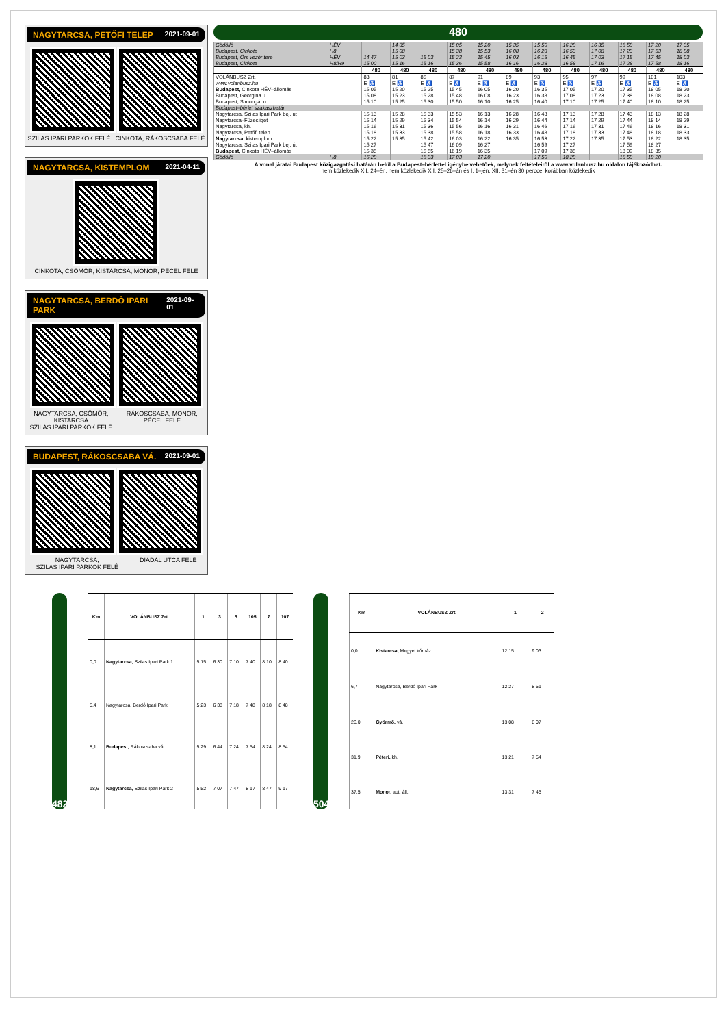NAGYTARCSA, PETŐFI TELEP 2021-09-01
SZILAS IPARI PARKOK FELÉ CINKOTA, RÁKOSCSABA FELÉ
NAGYTARCSA, KISTEMPLOM 2021-04-11
CINKOTA, CSÖMÖR, KISTARCSA, MONOR, PÉCEL FELÉ
NAGYTARCSA, BERDÓ IPARI PARK 2021-09-01
NAGYTARCSA, CSÖMÖR, KISTARCSA
SZILAS IPARI PARKOK FELÉ
RÁKOSCSABA, MONOR, PÉCEL FELÉ
BUDAPEST, RÁKOSCSABA VÁ. 2021-09-01
NAGYTARCSA,
SZILAS IPARI PARKOK FELÉ
DIADAL UTCA FELÉ
480
| Gödöllő | HÉV | | 14 35 | | 15 05 | 15 20 | 15 35 | 15 50 | 16 20 | 16 35 | 16 50 | 17 20 | 17 35 |
| Budapest, Cinkota | H8 | | 15 08 | | 15 38 | 15 53 | 16 08 | 16 23 | 16 53 | 17 08 | 17 23 | 17 53 | 18 08 |
| Budapest, Örs vezér tere | HÉV | 14 47 | 15 03 | 15 03 | 15 23 | 15 45 | 16 03 | 16 15 | 16 45 | 17 03 | 17 15 | 17 45 | 18 03 |
| Budapest, Cinkota | H8/H9 | 15 00 | 15 16 | 15 16 | 15 36 | 15 58 | 16 16 | 16 28 | 16 58 | 17 16 | 17 28 | 17 58 | 18 16 |
| | | 480 | 480 | 480 | 480 | 480 | 480 | 480 | 480 | 480 | 480 | 480 | 480 |
| VOLÁNBUSZ Zrt. | | 83 | 81 | 85 | 87 | 91 | 89 | 93 | 95 | 97 | 99 | 101 | 103 |
| www.volanbusz.hu | | E ♿ | E ♿ | E ♿ | E ♿ | E ♿ | E ♿ | E ♿ | E ♿ | E ♿ | E ♿ | E ♿ | E ♿ |
| Budapest, Cinkota HÉV–állomás | | 15 05 | 15 20 | 15 25 | 15 45 | 16 05 | 16 20 | 16 35 | 17 05 | 17 20 | 17 35 | 18 05 | 18 20 |
| Budapest, Georgina u. | | 15 08 | 15 23 | 15 28 | 15 48 | 16 08 | 16 23 | 16 38 | 17 08 | 17 23 | 17 38 | 18 08 | 18 23 |
| Budapest, Simongát u. | | 15 10 | 15 25 | 15 30 | 15 50 | 16 10 | 16 25 | 16 40 | 17 10 | 17 25 | 17 40 | 18 10 | 18 25 |
| Budapest–bérlet szakaszhatár | | | | | | | | | | | | | |
| Nagytarcsa, Szilas Ipari Park bej. út | | 15 13 | 15 28 | 15 33 | 15 53 | 16 13 | 16 28 | 16 43 | 17 13 | 17 28 | 17 43 | 18 13 | 18 28 |
| Nagytarcsa–Füzesliget | | 15 14 | 15 29 | 15 34 | 15 54 | 16 14 | 16 29 | 16 44 | 17 14 | 17 29 | 17 44 | 18 14 | 18 29 |
| Nagytarcsa, kh. | | 15 16 | 15 31 | 15 36 | 15 56 | 16 16 | 16 31 | 16 46 | 17 16 | 17 31 | 17 46 | 18 16 | 18 31 |
| Nagytarcsa, Petőfi telep | | 15 18 | 15 33 | 15 38 | 15 58 | 16 18 | 16 33 | 16 48 | 17 18 | 17 33 | 17 48 | 18 18 | 18 33 |
| Nagytarcsa, kistemplom | | 15 22 | 15 35 | 15 42 | 16 03 | 16 22 | 16 35 | 16 53 | 17 22 | 17 35 | 17 53 | 18 22 | 18 35 |
| Nagytarcsa, Szilas Ipari Park bej. út | | 15 27 | | 15 47 | 16 09 | 16 27 | | 16 59 | 17 27 | | 17 59 | 18 27 | |
| Budapest, Cinkota HÉV–állomás | | 15 35 | | 15 55 | 16 19 | 16 35 | | 17 09 | 17 35 | | 18 09 | 18 35 | |
| Gödöllő | H8 | 16 20 | | 16 33 | 17 03 | 17 20 | | 17 50 | 18 20 | | 18 50 | 19 20 | |
A vonal járatai Budapest közigazgatási határán belül a Budapest–bérlettel igénybe vehetőek, melynek feltételeiről a www.volanbusz.hu oldalon tájékozódhat.
nem közlekedik XII. 24–én, nem közlekedik XII. 25–26–án és I. 1–jén, XII. 31–én 30 perccel korábban közlekedik
482
| Km | VOLÁNBUSZ Zrt. | 1 | 3 | 5 | 105 | 7 | 107 |
| --- | --- | --- | --- | --- | --- | --- | --- |
| 0,0 | Nagytarcsa, Szilas Ipari Park 1 | 5 15 | 6 30 | 7 10 | 7 40 | 8 10 | 8 40 |
| 5,4 | Nagytarcsa, Berdó Ipari Park | 5 23 | 6 38 | 7 18 | 7 48 | 8 18 | 8 48 |
| 8,1 | Budapest, Rákoscsaba vá. | 5 29 | 6 44 | 7 24 | 7 54 | 8 24 | 8 54 |
| 18,6 | Nagytarcsa, Szilas Ipari Park 2 | 5 52 | 7 07 | 7 47 | 8 17 | 8 47 | 9 17 |
504
| Km | VOLÁNBUSZ Zrt. | 1 | 2 |
| --- | --- | --- | --- |
| 0,0 | Kistarcsa, Megyei kórház | 12 15 | 9 03 |
| 6,7 | Nagytarcsa, Berdó Ipari Park | 12 27 | 8 51 |
| 26,0 | Gyömrő, vá. | 13 08 | 8 07 |
| 31,9 | Péteri, kh. | 13 21 | 7 54 |
| 37,5 | Monor, aut. áll. | 13 31 | 7 45 |